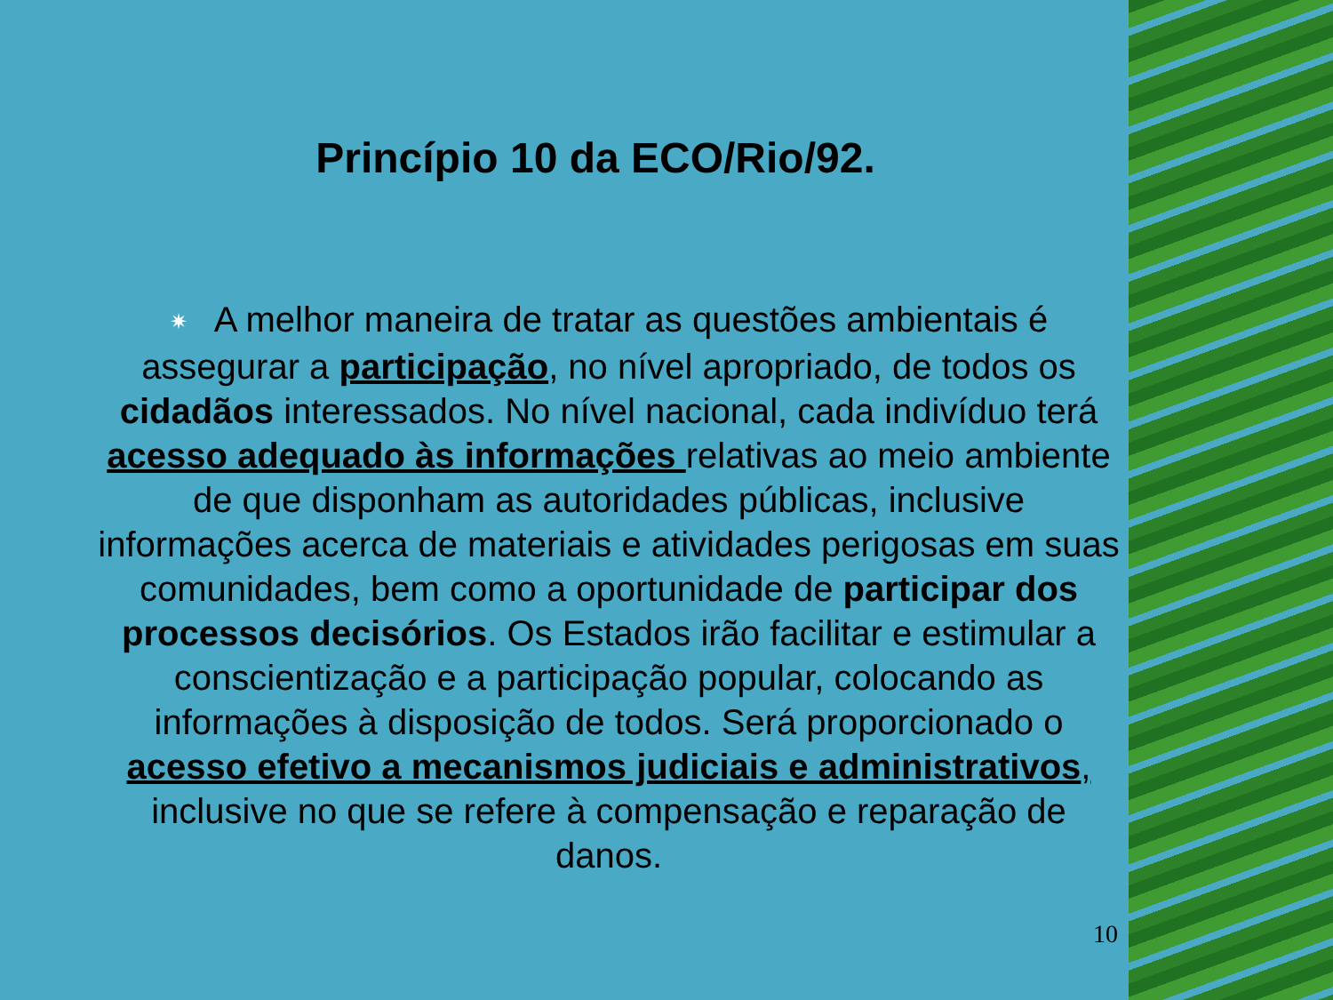Princípio 10 da ECO/Rio/92.
✷ A melhor maneira de tratar as questões ambientais é assegurar a participação, no nível apropriado, de todos os cidadãos interessados. No nível nacional, cada indivíduo terá acesso adequado às informações relativas ao meio ambiente de que disponham as autoridades públicas, inclusive informações acerca de materiais e atividades perigosas em suas comunidades, bem como a oportunidade de participar dos processos decisórios. Os Estados irão facilitar e estimular a conscientização e a participação popular, colocando as informações à disposição de todos. Será proporcionado o acesso efetivo a mecanismos judiciais e administrativos, inclusive no que se refere à compensação e reparação de danos.
10